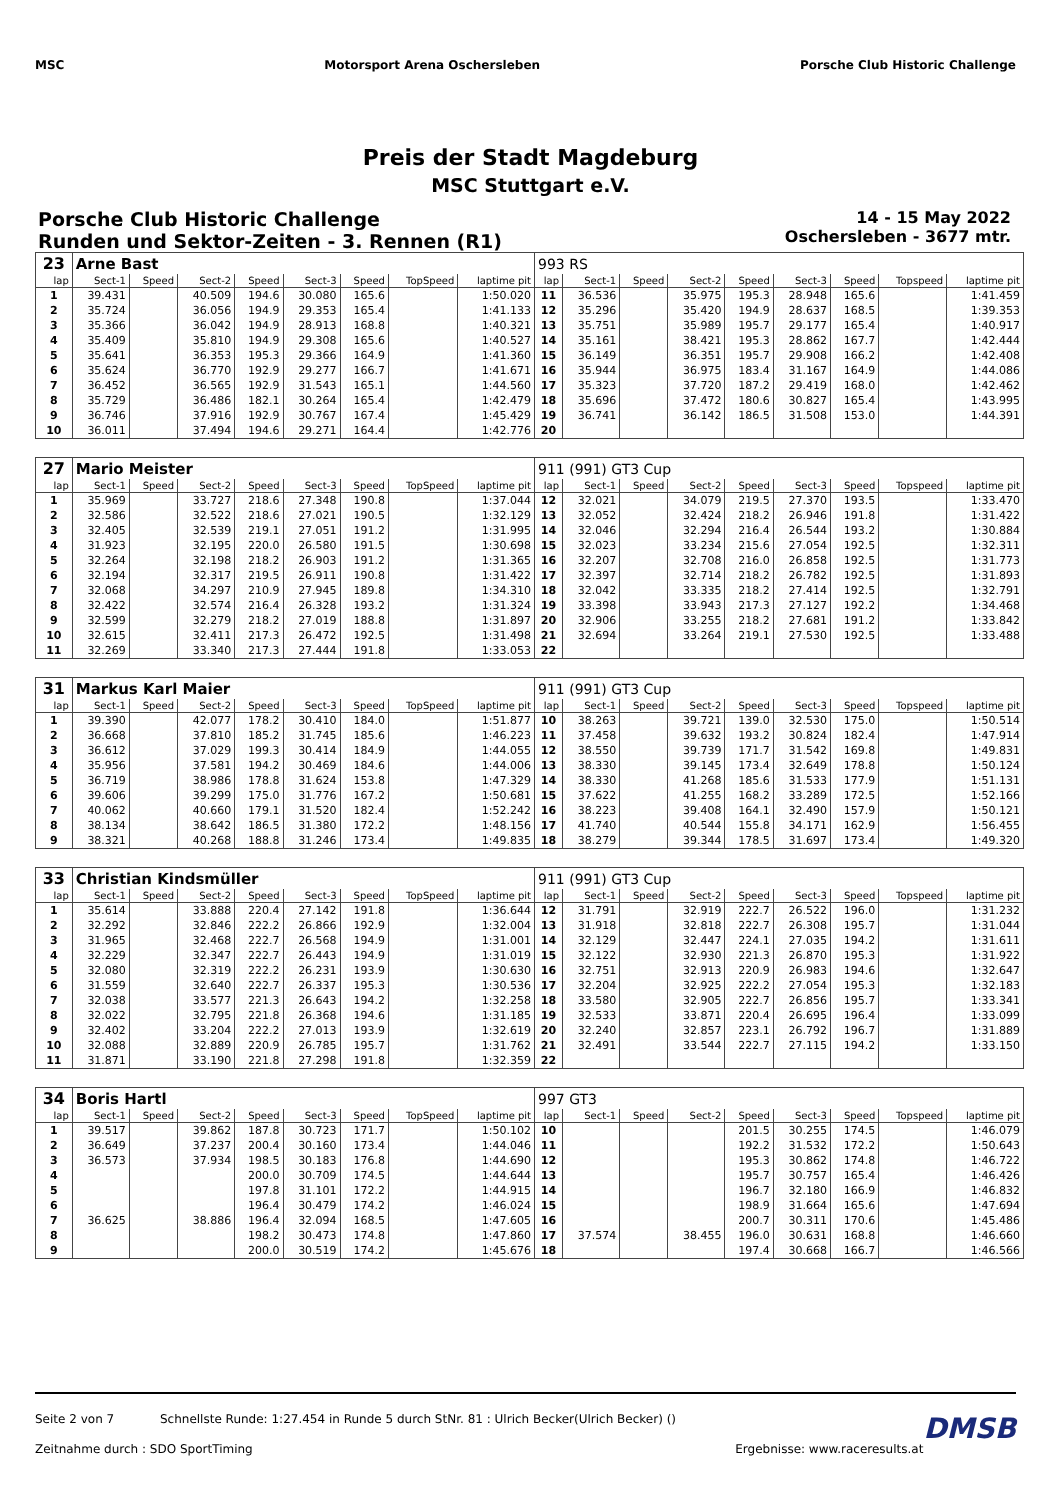MSC Motorsport Arena Oschersleben
Porsche Club Historic Challenge
Preis der Stadt Magdeburg
MSC Stuttgart e.V.
Porsche Club Historic Challenge
Runden und Sektor-Zeiten - 3. Rennen (R1)
14 - 15 May 2022
Oschersleben - 3677 mtr.
| 23 | Arne Bast | | | | | | | | 993 RS | | | | | | | | |
| lap | Sect-1 | Speed | Sect-2 | Speed | Sect-3 | Speed | TopSpeed | laptime pit | lap | Sect-1 | Speed | Sect-2 | Speed | Sect-3 | Speed | Topspeed | laptime pit |
| 1 | 39.431 | | 40.509 | 194.6 | 30.080 | 165.6 | | 1:50.020 | 11 | 36.536 | | 35.975 | 195.3 | 28.948 | 165.6 | | 1:41.459 |
| 2 | 35.724 | | 36.056 | 194.9 | 29.353 | 165.4 | | 1:41.133 | 12 | 35.296 | | 35.420 | 194.9 | 28.637 | 168.5 | | 1:39.353 |
| 3 | 35.366 | | 36.042 | 194.9 | 28.913 | 168.8 | | 1:40.321 | 13 | 35.751 | | 35.989 | 195.7 | 29.177 | 165.4 | | 1:40.917 |
| 4 | 35.409 | | 35.810 | 194.9 | 29.308 | 165.6 | | 1:40.527 | 14 | 35.161 | | 38.421 | 195.3 | 28.862 | 167.7 | | 1:42.444 |
| 5 | 35.641 | | 36.353 | 195.3 | 29.366 | 164.9 | | 1:41.360 | 15 | 36.149 | | 36.351 | 195.7 | 29.908 | 166.2 | | 1:42.408 |
| 6 | 35.624 | | 36.770 | 192.9 | 29.277 | 166.7 | | 1:41.671 | 16 | 35.944 | | 36.975 | 183.4 | 31.167 | 164.9 | | 1:44.086 |
| 7 | 36.452 | | 36.565 | 192.9 | 31.543 | 165.1 | | 1:44.560 | 17 | 35.323 | | 37.720 | 187.2 | 29.419 | 168.0 | | 1:42.462 |
| 8 | 35.729 | | 36.486 | 182.1 | 30.264 | 165.4 | | 1:42.479 | 18 | 35.696 | | 37.472 | 180.6 | 30.827 | 165.4 | | 1:43.995 |
| 9 | 36.746 | | 37.916 | 192.9 | 30.767 | 167.4 | | 1:45.429 | 19 | 36.741 | | 36.142 | 186.5 | 31.508 | 153.0 | | 1:44.391 |
| 10 | 36.011 | | 37.494 | 194.6 | 29.271 | 164.4 | | 1:42.776 | 20 | | | | | | | | |
| 27 | Mario Meister | | | | | | | | 911 (991) GT3 Cup | | | | | | | | |
| lap | Sect-1 | Speed | Sect-2 | Speed | Sect-3 | Speed | TopSpeed | laptime pit | lap | Sect-1 | Speed | Sect-2 | Speed | Sect-3 | Speed | Topspeed | laptime pit |
| 1 | 35.969 | | 33.727 | 218.6 | 27.348 | 190.8 | | 1:37.044 | 12 | 32.021 | | 34.079 | 219.5 | 27.370 | 193.5 | | 1:33.470 |
| 2 | 32.586 | | 32.522 | 218.6 | 27.021 | 190.5 | | 1:32.129 | 13 | 32.052 | | 32.424 | 218.2 | 26.946 | 191.8 | | 1:31.422 |
| 3 | 32.405 | | 32.539 | 219.1 | 27.051 | 191.2 | | 1:31.995 | 14 | 32.046 | | 32.294 | 216.4 | 26.544 | 193.2 | | 1:30.884 |
| 4 | 31.923 | | 32.195 | 220.0 | 26.580 | 191.5 | | 1:30.698 | 15 | 32.023 | | 33.234 | 215.6 | 27.054 | 192.5 | | 1:32.311 |
| 5 | 32.264 | | 32.198 | 218.2 | 26.903 | 191.2 | | 1:31.365 | 16 | 32.207 | | 32.708 | 216.0 | 26.858 | 192.5 | | 1:31.773 |
| 6 | 32.194 | | 32.317 | 219.5 | 26.911 | 190.8 | | 1:31.422 | 17 | 32.397 | | 32.714 | 218.2 | 26.782 | 192.5 | | 1:31.893 |
| 7 | 32.068 | | 34.297 | 210.9 | 27.945 | 189.8 | | 1:34.310 | 18 | 32.042 | | 33.335 | 218.2 | 27.414 | 192.5 | | 1:32.791 |
| 8 | 32.422 | | 32.574 | 216.4 | 26.328 | 193.2 | | 1:31.324 | 19 | 33.398 | | 33.943 | 217.3 | 27.127 | 192.2 | | 1:34.468 |
| 9 | 32.599 | | 32.279 | 218.2 | 27.019 | 188.8 | | 1:31.897 | 20 | 32.906 | | 33.255 | 218.2 | 27.681 | 191.2 | | 1:33.842 |
| 10 | 32.615 | | 32.411 | 217.3 | 26.472 | 192.5 | | 1:31.498 | 21 | 32.694 | | 33.264 | 219.1 | 27.530 | 192.5 | | 1:33.488 |
| 11 | 32.269 | | 33.340 | 217.3 | 27.444 | 191.8 | | 1:33.053 | 22 | | | | | | | | |
| 31 | Markus Karl Maier | | | | | | | | 911 (991) GT3 Cup | | | | | | | | |
| lap | Sect-1 | Speed | Sect-2 | Speed | Sect-3 | Speed | TopSpeed | laptime pit | lap | Sect-1 | Speed | Sect-2 | Speed | Sect-3 | Speed | Topspeed | laptime pit |
| 1 | 39.390 | | 42.077 | 178.2 | 30.410 | 184.0 | | 1:51.877 | 10 | 38.263 | | 39.721 | 139.0 | 32.530 | 175.0 | | 1:50.514 |
| 2 | 36.668 | | 37.810 | 185.2 | 31.745 | 185.6 | | 1:46.223 | 11 | 37.458 | | 39.632 | 193.2 | 30.824 | 182.4 | | 1:47.914 |
| 3 | 36.612 | | 37.029 | 199.3 | 30.414 | 184.9 | | 1:44.055 | 12 | 38.550 | | 39.739 | 171.7 | 31.542 | 169.8 | | 1:49.831 |
| 4 | 35.956 | | 37.581 | 194.2 | 30.469 | 184.6 | | 1:44.006 | 13 | 38.330 | | 39.145 | 173.4 | 32.649 | 178.8 | | 1:50.124 |
| 5 | 36.719 | | 38.986 | 178.8 | 31.624 | 153.8 | | 1:47.329 | 14 | 38.330 | | 41.268 | 185.6 | 31.533 | 177.9 | | 1:51.131 |
| 6 | 39.606 | | 39.299 | 175.0 | 31.776 | 167.2 | | 1:50.681 | 15 | 37.622 | | 41.255 | 168.2 | 33.289 | 172.5 | | 1:52.166 |
| 7 | 40.062 | | 40.660 | 179.1 | 31.520 | 182.4 | | 1:52.242 | 16 | 38.223 | | 39.408 | 164.1 | 32.490 | 157.9 | | 1:50.121 |
| 8 | 38.134 | | 38.642 | 186.5 | 31.380 | 172.2 | | 1:48.156 | 17 | 41.740 | | 40.544 | 155.8 | 34.171 | 162.9 | | 1:56.455 |
| 9 | 38.321 | | 40.268 | 188.8 | 31.246 | 173.4 | | 1:49.835 | 18 | 38.279 | | 39.344 | 178.5 | 31.697 | 173.4 | | 1:49.320 |
| 33 | Christian Kindsmüller | | | | | | | | 911 (991) GT3 Cup | | | | | | | | |
| lap | Sect-1 | Speed | Sect-2 | Speed | Sect-3 | Speed | TopSpeed | laptime pit | lap | Sect-1 | Speed | Sect-2 | Speed | Sect-3 | Speed | Topspeed | laptime pit |
| 1 | 35.614 | | 33.888 | 220.4 | 27.142 | 191.8 | | 1:36.644 | 12 | 31.791 | | 32.919 | 222.7 | 26.522 | 196.0 | | 1:31.232 |
| 2 | 32.292 | | 32.846 | 222.2 | 26.866 | 192.9 | | 1:32.004 | 13 | 31.918 | | 32.818 | 222.7 | 26.308 | 195.7 | | 1:31.044 |
| 3 | 31.965 | | 32.468 | 222.7 | 26.568 | 194.9 | | 1:31.001 | 14 | 32.129 | | 32.447 | 224.1 | 27.035 | 194.2 | | 1:31.611 |
| 4 | 32.229 | | 32.347 | 222.7 | 26.443 | 194.9 | | 1:31.019 | 15 | 32.122 | | 32.930 | 221.3 | 26.870 | 195.3 | | 1:31.922 |
| 5 | 32.080 | | 32.319 | 222.2 | 26.231 | 193.9 | | 1:30.630 | 16 | 32.751 | | 32.913 | 220.9 | 26.983 | 194.6 | | 1:32.647 |
| 6 | 31.559 | | 32.640 | 222.7 | 26.337 | 195.3 | | 1:30.536 | 17 | 32.204 | | 32.925 | 222.2 | 27.054 | 195.3 | | 1:32.183 |
| 7 | 32.038 | | 33.577 | 221.3 | 26.643 | 194.2 | | 1:32.258 | 18 | 33.580 | | 32.905 | 222.7 | 26.856 | 195.7 | | 1:33.341 |
| 8 | 32.022 | | 32.795 | 221.8 | 26.368 | 194.6 | | 1:31.185 | 19 | 32.533 | | 33.871 | 220.4 | 26.695 | 196.4 | | 1:33.099 |
| 9 | 32.402 | | 33.204 | 222.2 | 27.013 | 193.9 | | 1:32.619 | 20 | 32.240 | | 32.857 | 223.1 | 26.792 | 196.7 | | 1:31.889 |
| 10 | 32.088 | | 32.889 | 220.9 | 26.785 | 195.7 | | 1:31.762 | 21 | 32.491 | | 33.544 | 222.7 | 27.115 | 194.2 | | 1:33.150 |
| 11 | 31.871 | | 33.190 | 221.8 | 27.298 | 191.8 | | 1:32.359 | 22 | | | | | | | | |
| 34 | Boris Hartl | | | | | | | | 997 GT3 | | | | | | | | |
| lap | Sect-1 | Speed | Sect-2 | Speed | Sect-3 | Speed | TopSpeed | laptime pit | lap | Sect-1 | Speed | Sect-2 | Speed | Sect-3 | Speed | Topspeed | laptime pit |
| 1 | 39.517 | | 39.862 | 187.8 | 30.723 | 171.7 | | 1:50.102 | 10 | | | | 201.5 | 30.255 | 174.5 | | 1:46.079 |
| 2 | 36.649 | | 37.237 | 200.4 | 30.160 | 173.4 | | 1:44.046 | 11 | | | | 192.2 | 31.532 | 172.2 | | 1:50.643 |
| 3 | 36.573 | | 37.934 | 198.5 | 30.183 | 176.8 | | 1:44.690 | 12 | | | | 195.3 | 30.862 | 174.8 | | 1:46.722 |
| 4 | | | | 200.0 | 30.709 | 174.5 | | 1:44.644 | 13 | | | | 195.7 | 30.757 | 165.4 | | 1:46.426 |
| 5 | | | | 197.8 | 31.101 | 172.2 | | 1:44.915 | 14 | | | | 196.7 | 32.180 | 166.9 | | 1:46.832 |
| 6 | | | | 196.4 | 30.479 | 174.2 | | 1:46.024 | 15 | | | | 198.9 | 31.664 | 165.6 | | 1:47.694 |
| 7 | 36.625 | | 38.886 | 196.4 | 32.094 | 168.5 | | 1:47.605 | 16 | | | | 200.7 | 30.311 | 170.6 | | 1:45.486 |
| 8 | | | | 198.2 | 30.473 | 174.8 | | 1:47.860 | 17 | 37.574 | | 38.455 | 196.0 | 30.631 | 168.8 | | 1:46.660 |
| 9 | | | | 200.0 | 30.519 | 174.2 | | 1:45.676 | 18 | | | | 197.4 | 30.668 | 166.7 | | 1:46.566 |
Seite 2 von 7 Schnellste Runde: 1:27.454 in Runde 5 durch StNr. 81 : Ulrich Becker(Ulrich Becker) () DMSB
Zeitnahme durch : SDO SportTiming Ergebnisse: www.raceresults.at